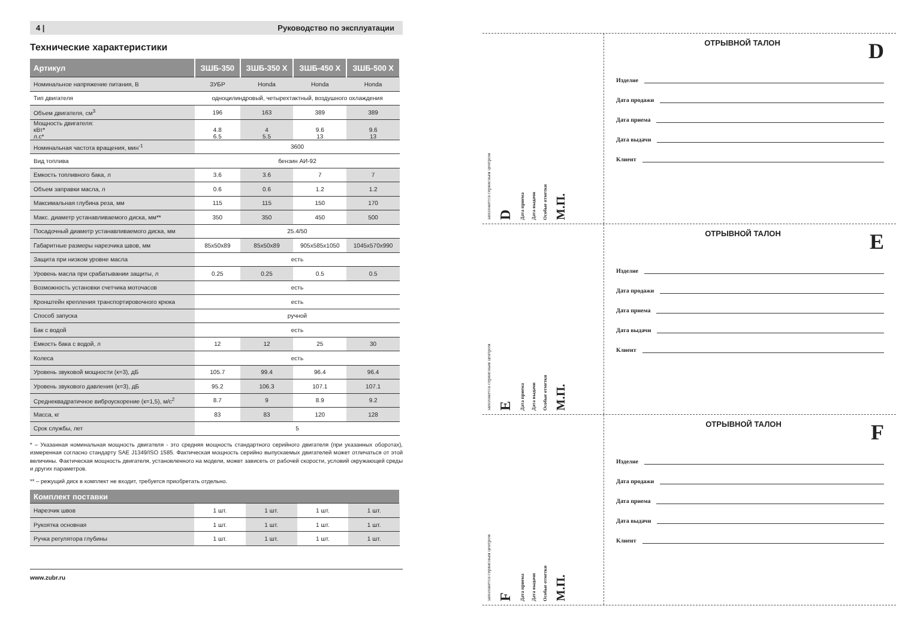4 | Руководство по эксплуатации
Технические характеристики
| Артикул | ЗШБ-350 | ЗШБ-350 X | ЗШБ-450 X | ЗШБ-500 X |
| --- | --- | --- | --- | --- |
| Номинальное напряжение питания, В | ЗУБР | Honda | Honda | Honda |
| Тип двигателя | одноцилиндровый, четырехтактный, воздушного охлаждения | | | |
| Объем двигателя, см<sup>3</sup> | 196 | 163 | 389 | 389 |
| Мощность двигателя: кВт* л.с* | 4.8 6.5 | 4 5.5 | 9.6 13 | 9.6 13 |
| Номинальная частота вращения, мин<sup>-1</sup> | 3600 | | | |
| Вид топлива | бензин АИ-92 | | | |
| Емкость топливного бака, л | 3.6 | 3.6 | 7 | 7 |
| Объем заправки масла, л | 0.6 | 0.6 | 1.2 | 1.2 |
| Максимальная глубина реза, мм | 115 | 115 | 150 | 170 |
| Макс. диаметр устанавливаемого диска, мм** | 350 | 350 | 450 | 500 |
| Посадочный диаметр устанавливаемого диска, мм | 25.4/50 | | | |
| Габаритные размеры нарезчика швов, мм | 85x50x89 | 85x50x89 | 905x585x1050 | 1045x570x990 |
| Защита при низком уровне масла | есть | | | |
| Уровень масла при срабатывании защиты, л | 0.25 | 0.25 | 0.5 | 0.5 |
| Возможность установки счетчика моточасов | есть | | | |
| Кронштейн крепления транспортировочного крюка | есть | | | |
| Способ запуска | ручной | | | |
| Бак с водой | есть | | | |
| Емкость бака с водой, л | 12 | 12 | 25 | 30 |
| Колеса | есть | | | |
| Уровень звуковой мощности (к=3), дБ | 105.7 | 99.4 | 96.4 | 96.4 |
| Уровень звукового давления (к=3), дБ | 95.2 | 106.3 | 107.1 | 107.1 |
| Среднеквадратичное виброускорение (к=1,5), м/с<sup>2</sup> | 8.7 | 9 | 8.9 | 9.2 |
| Масса, кг | 83 | 83 | 120 | 128 |
| Срок службы, лет | 5 | | | |
* – Указанная номинальная мощность двигателя - это средняя мощность стандартного серийного двигателя (при указанных оборотах), измеренная согласно стандарту SAE J1349/ISO 1585. Фактическая мощность серийно выпускаемых двигателей может отличаться от этой величины. Фактическая мощность двигателя, установленного на модели, может зависеть от рабочей скорости, условий окружающей среды и других параметров.
** – режущий диск в комплект не входит, требуется приобретать отдельно.
| Комплект поставки | | | | |
| --- | --- | --- | --- | --- |
| Нарезчик швов | 1 шт. | 1 шт. | 1 шт. | 1 шт. |
| Рукоятка основная | 1 шт. | 1 шт. | 1 шт. | 1 шт. |
| Ручка регулятора глубины | 1 шт. | 1 шт. | 1 шт. | 1 шт. |
www.zubr.ru
заполняется сервисным центром D Дата приема Дата выдачи Особые отметки М.П.
ОТРЫВНОЙ ТАЛОН D
Изделие
Дата продажи
Дата приема
Дата выдачи
Клиент
заполняется сервисным центром E Дата приема Дата выдачи Особые отметки М.П.
ОТРЫВНОЙ ТАЛОН E
Изделие
Дата продажи
Дата приема
Дата выдачи
Клиент
заполняется сервисным центром F Дата приема Дата выдачи Особые отметки М.П.
ОТРЫВНОЙ ТАЛОН F
Изделие
Дата продажи
Дата приема
Дата выдачи
Клиент